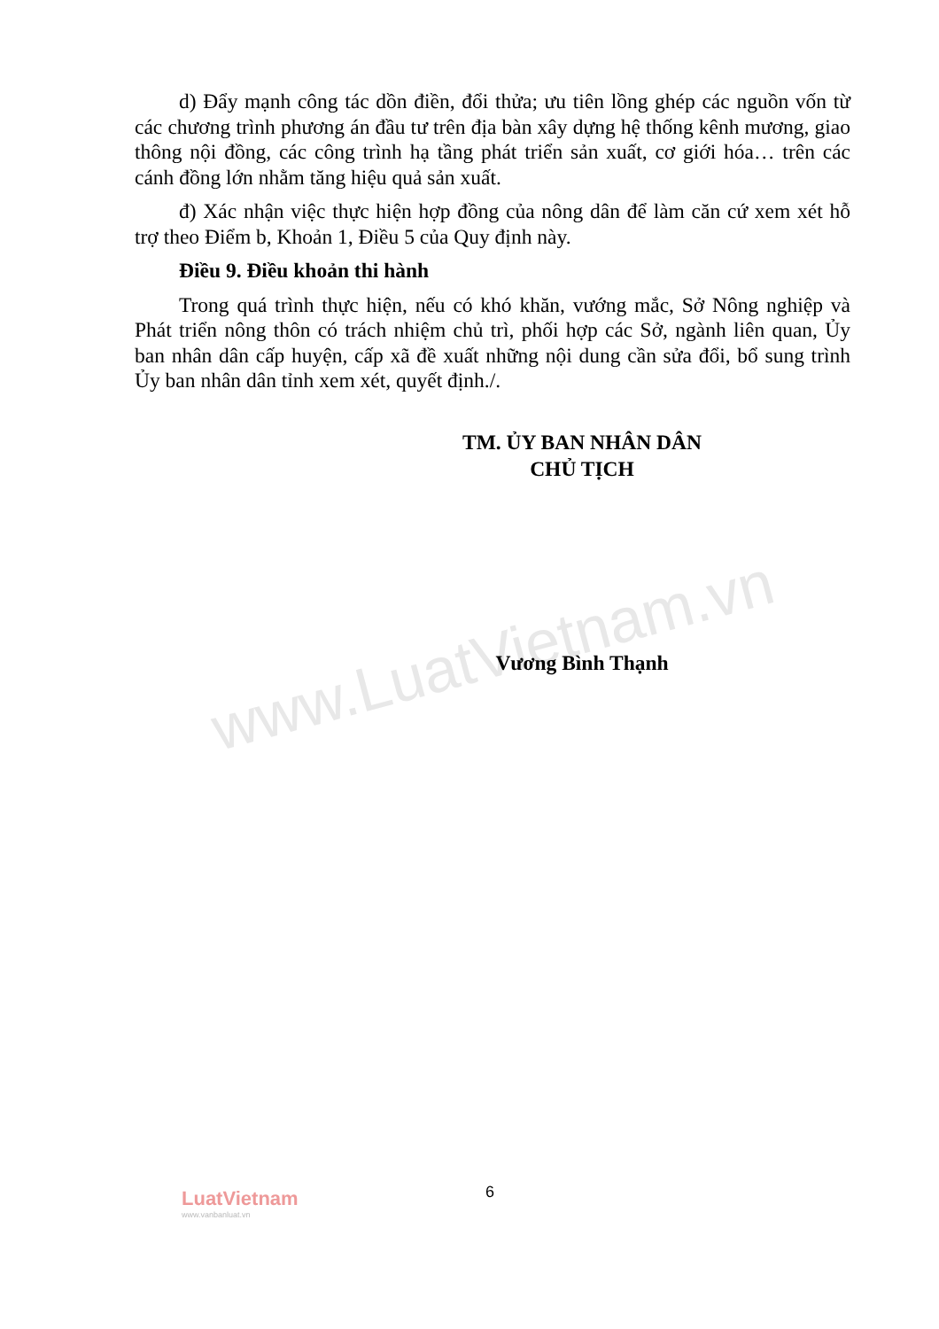www.LuatVietnam.vn
d) Đẩy mạnh công tác dồn điền, đổi thửa; ưu tiên lồng ghép các nguồn vốn từ các chương trình phương án đầu tư trên địa bàn xây dựng hệ thống kênh mương, giao thông nội đồng, các công trình hạ tầng phát triển sản xuất, cơ giới hóa… trên các cánh đồng lớn nhằm tăng hiệu quả sản xuất.
đ) Xác nhận việc thực hiện hợp đồng của nông dân để làm căn cứ xem xét hỗ trợ theo Điểm b, Khoản 1, Điều 5 của Quy định này.
Điều 9. Điều khoản thi hành
Trong quá trình thực hiện, nếu có khó khăn, vướng mắc, Sở Nông nghiệp và Phát triển nông thôn có trách nhiệm chủ trì, phối hợp các Sở, ngành liên quan, Ủy ban nhân dân cấp huyện, cấp xã đề xuất những nội dung cần sửa đổi, bổ sung trình Ủy ban nhân dân tỉnh xem xét, quyết định./.
TM. ỦY BAN NHÂN DÂN
CHỦ TỊCH
Vương Bình Thạnh
LuatVietnam
www.vanbanluat.vn
6